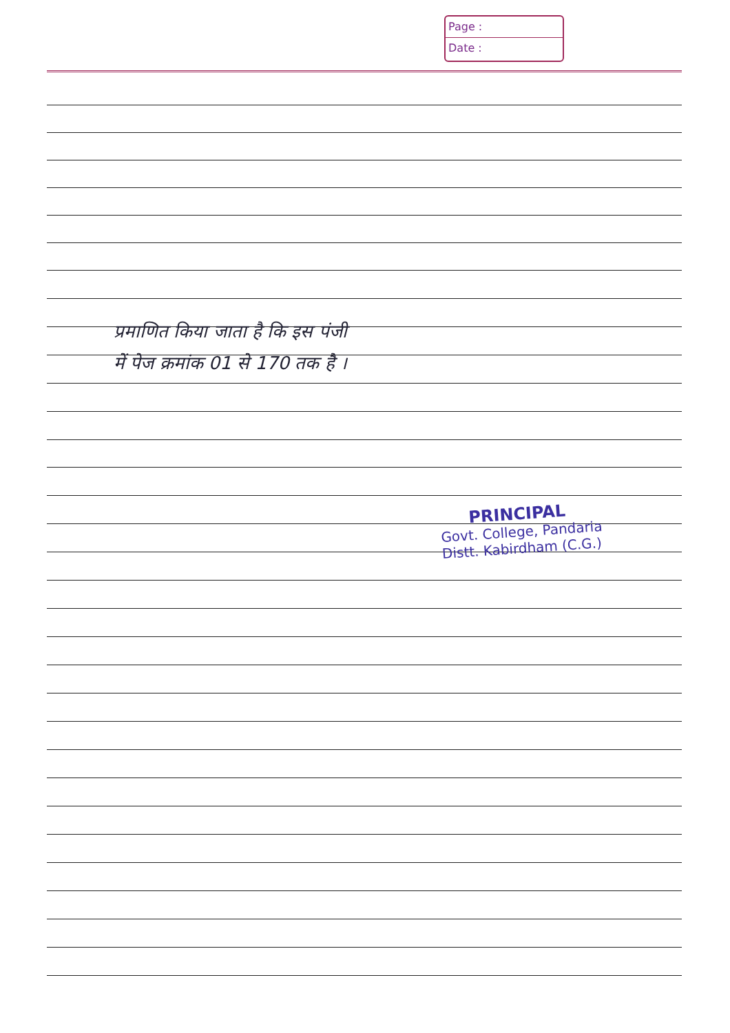Page :
Date :
प्रमाणित किया जाता है कि इस पंजी
में पेज क्रमांक 01 से 170 तक है ।
PRINCIPAL
Govt. College, Pandaria
Distt. Kabirdham (C.G.)